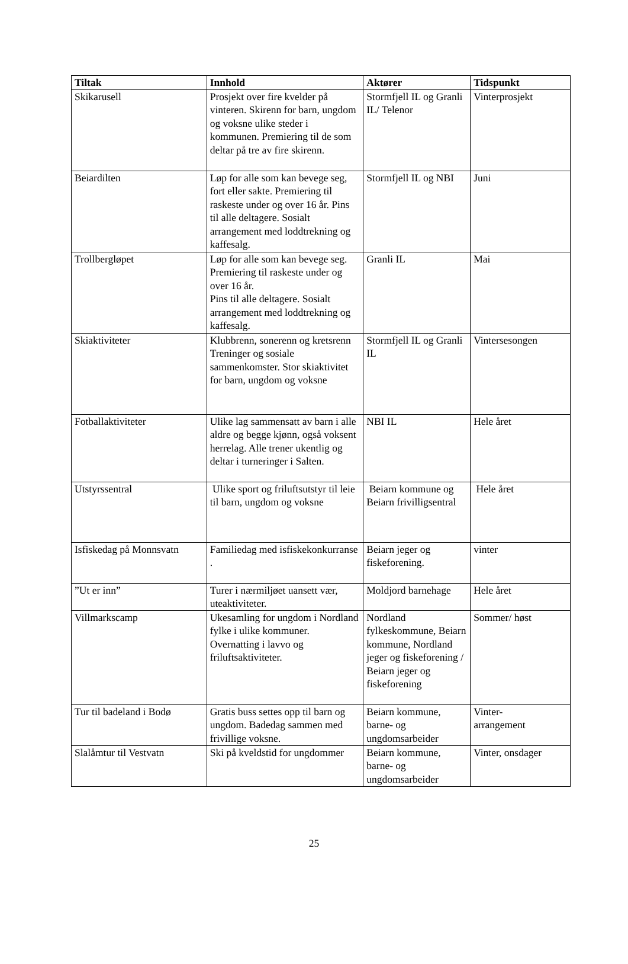| Tiltak | Innhold | Aktører | Tidspunkt |
| --- | --- | --- | --- |
| Skikarusell | Prosjekt over fire kvelder på vinteren. Skirenn for barn, ungdom og voksne ulike steder i kommunen. Premiering til de som deltar på tre av fire skirenn. | Stormfjell IL og Granli IL/ Telenor | Vinterprosjekt |
| Beiardilten | Løp for alle som kan bevege seg, fort eller sakte. Premiering til raskeste under og over 16 år. Pins til alle deltagere. Sosialt arrangement med loddtrekning og kaffesalg. | Stormfjell IL og NBI | Juni |
| Trollbergløpet | Løp for alle som kan bevege seg. Premiering til raskeste under og over 16 år. Pins til alle deltagere. Sosialt arrangement med loddtrekning og kaffesalg. | Granli IL | Mai |
| Skiaktiviteter | Klubbrenn, sonerenn og kretsrenn Treninger og sosiale sammenkomster. Stor skiaktivitet for barn, ungdom og voksne | Stormfjell IL og Granli IL | Vintersesongen |
| Fotballaktiviteter | Ulike lag sammensatt av barn i alle aldre og begge kjønn, også voksent herrelag. Alle trener ukentlig og deltar i turneringer i Salten. | NBI IL | Hele året |
| Utstyrssentral | Ulike sport og friluftsutstyr til leie til barn, ungdom og voksne | Beiarn kommune og Beiarn frivilligsentral | Hele året |
| Isfiskedag på Monnsvatn | Familiedag med isfiskekonkurranse . | Beiarn jeger og fiskeforening. | vinter |
| ”Ut er inn” | Turer i nærmiljøet uansett vær, uteaktiviteter. | Moldjord barnehage | Hele året |
| Villmarkscamp | Ukesamling for ungdom i Nordland fylke i ulike kommuner. Overnatting i lavvo og friluftsaktiviteter. | Nordland fylkeskommune, Beiarn kommune, Nordland jeger og fiskeforening / Beiarn jeger og fiskeforening | Sommer/ høst |
| Tur til badeland i Bodø | Gratis buss settes opp til barn og ungdom. Badedag sammen med frivillige voksne. | Beiarn kommune, barne- og ungdomsarbeider | Vinter- arrangement |
| Slalåmtur til Vestvatn | Ski på kveldstid for ungdommer | Beiarn kommune, barne- og ungdomsarbeider | Vinter, onsdager |
25